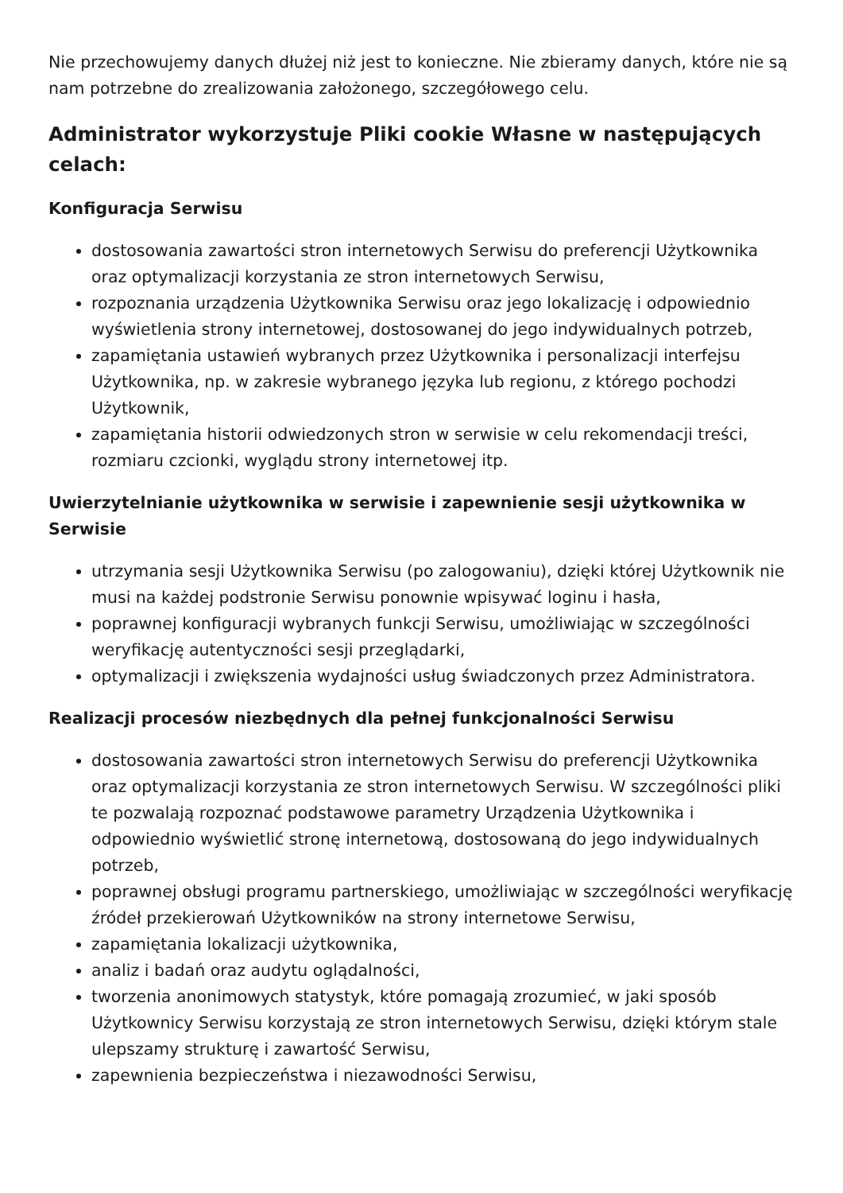Nie przechowujemy danych dłużej niż jest to konieczne. Nie zbieramy danych, które nie są nam potrzebne do zrealizowania założonego, szczegółowego celu.
Administrator wykorzystuje Pliki cookie Własne w następujących celach:
Konfiguracja Serwisu
dostosowania zawartości stron internetowych Serwisu do preferencji Użytkownika oraz optymalizacji korzystania ze stron internetowych Serwisu,
rozpoznania urządzenia Użytkownika Serwisu oraz jego lokalizację i odpowiednio wyświetlenia strony internetowej, dostosowanej do jego indywidualnych potrzeb,
zapamiętania ustawień wybranych przez Użytkownika i personalizacji interfejsu Użytkownika, np. w zakresie wybranego języka lub regionu, z którego pochodzi Użytkownik,
zapamiętania historii odwiedzonych stron w serwisie w celu rekomendacji treści, rozmiaru czcionki, wyglądu strony internetowej itp.
Uwierzytelnianie użytkownika w serwisie i zapewnienie sesji użytkownika w Serwisie
utrzymania sesji Użytkownika Serwisu (po zalogowaniu), dzięki której Użytkownik nie musi na każdej podstronie Serwisu ponownie wpisywać loginu i hasła,
poprawnej konfiguracji wybranych funkcji Serwisu, umożliwiając w szczególności weryfikację autentyczności sesji przeglądarki,
optymalizacji i zwiększenia wydajności usług świadczonych przez Administratora.
Realizacji procesów niezbędnych dla pełnej funkcjonalności Serwisu
dostosowania zawartości stron internetowych Serwisu do preferencji Użytkownika oraz optymalizacji korzystania ze stron internetowych Serwisu. W szczególności pliki te pozwalają rozpoznać podstawowe parametry Urządzenia Użytkownika i odpowiednio wyświetlić stronę internetową, dostosowaną do jego indywidualnych potrzeb,
poprawnej obsługi programu partnerskiego, umożliwiając w szczególności weryfikację źródeł przekierowań Użytkowników na strony internetowe Serwisu,
zapamiętania lokalizacji użytkownika,
analiz i badań oraz audytu oglądalności,
tworzenia anonimowych statystyk, które pomagają zrozumieć, w jaki sposób Użytkownicy Serwisu korzystają ze stron internetowych Serwisu, dzięki którym stale ulepszamy strukturę i zawartość Serwisu,
zapewnienia bezpieczeństwa i niezawodności Serwisu,